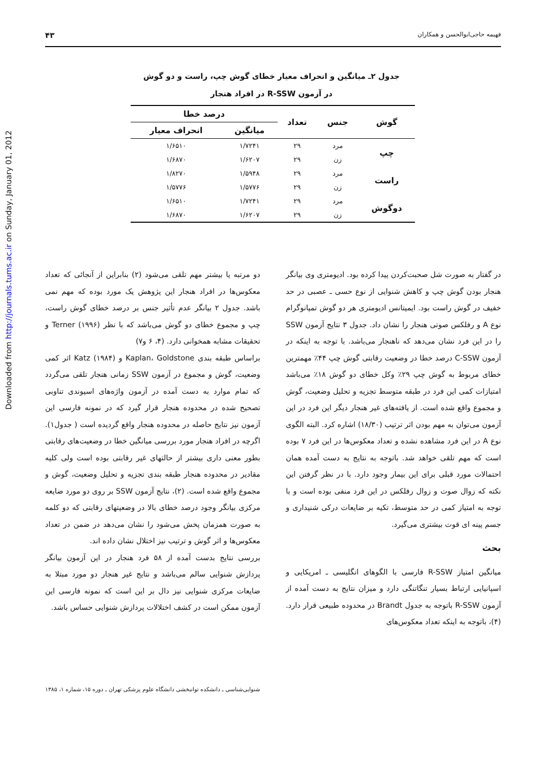Downloaded from http://journals.tums.ac.ir on Sunday, January 01, 2012
فهیمه حاجی‌ابوالحسن و همکاران ۴۳
جدول ۲ـ میانگین و انحراف معیار خطای گوش چپ، راست و دو گوش
در آزمون R-SSW در افراد هنجار
| گوش | جنس | تعداد | درصد خطا | |
| --- | --- | --- | --- | --- |
| | | | میانگین | انحراف معیار |
| چپ | مرد | ۲۹ | ۱/۷۲۴۱ | ۱/۶۵۱۰ |
| | زن | ۲۹ | ۱/۶۲۰۷ | ۱/۶۸۷۰ |
| راست | مرد | ۲۹ | ۱/۵۹۴۸ | ۱/۸۲۷۰ |
| | زن | ۲۹ | ۱/۵۷۷۶ | ۱/۵۷۷۶ |
| دوگوش | مرد | ۲۹ | ۱/۷۲۴۱ | ۱/۶۵۱۰ |
| | زن | ۲۹ | ۱/۶۲۰۷ | ۱/۶۸۷۰ |
در گفتار به صورت شل صحبت‌کردن پیدا کرده بود. ادیومتری وی بیانگر هنجار بودن گوش چپ و کاهش شنوایی از نوع حسی ـ عصبی در حد خفیف در گوش راست بود. ایمیتانس ادیومتری هر دو گوش تمپانوگرام نوع A و رفلکس صوتی هنجار را نشان داد. جدول ۳ نتایج آزمون SSW را در این فرد نشان می‌دهد که ناهنجار می‌باشد. با توجه به اینکه در آزمون C-SSW درصد خطا در وضعیت رقابتی گوش چپ ۴۴٪ مهمترین خطای مربوط به گوش چپ ۲۹٪ وکل خطای دو گوش ۱۸٪ می‌باشد امتیازات کمی این فرد در طبقه متوسط تجزیه و تحلیل وضعیت، گوش و مجموع واقع شده است. از یافته‌های غیر هنجار دیگر این فرد در این آزمون می‌توان به مهم بودن اثر ترتیب (۱۸/۳۰) اشاره کرد. البته الگوی نوع A در این فرد مشاهده نشده و تعداد معکوس‌ها در این فرد ۷ بوده است که مهم تلقی خواهد شد. باتوجه به نتایج به دست آمده همان احتمالات مورد قبلی برای این بیمار وجود دارد. با در نظر گرفتن این نکته که زوال صوت و زوال رفلکس در این فرد منفی بوده است و با توجه به امتیاز کمی در حد متوسط، تکیه بر ضایعات درکی شنیداری و جسم پینه ای قوت بیشتری می‌گیرد.
بحث
میانگین امتیاز R-SSW فارسی با الگوهای انگلیسی ـ امریکایی و اسپانیایی ارتباط بسیار تنگاتنگی دارد و میزان نتایج به دست آمده از آزمون R-SSW باتوجه به جدول Brandt در محدوده طبیعی قرار دارد. (۴)، باتوجه به اینکه تعداد معکوس‌های
دو مرتبه یا بیشتر مهم تلقی می‌شود (۲) بنابراین از آنجائی که تعداد معکوس‌ها در افراد هنجار این پژوهش یک مورد بوده که مهم نمی باشد. جدول ۲ بیانگر عدم تأثیر جنس بر درصد خطای گوش راست، چپ و مجموع خطای دو گوش می‌باشد که با نظر Terner (۱۹۹۶) و تحقیقات مشابه همخوانی دارد. (۴، ۶ و۷)
براساس طبقه بندی Kaplan، Goldstone و Katz (۱۹۸۴) اثر کمی وضعیت، گوش و مجموع در آزمون SSW زمانی هنجار تلقی می‌گردد که تمام موارد به دست آمده در آزمون واژه‌های اسپوندی تناوبی تصحیح شده در محدوده هنجار قرار گیرد که در نمونه فارسی این آزمون نیز نتایج حاصله در محدوده هنجار واقع گردیده است ( جدول۱). اگرچه در افراد هنجار مورد بررسی میانگین خطا در وضعیت‌های رقابتی بطور معنی داری بیشتر از حالتهای غیر رقابتی بوده است ولی کلیه مقادیر در محدوده هنجار طبقه بندی تجزیه و تحلیل وضعیت، گوش و مجموع واقع شده است. (۲)، نتایج آزمون SSW بر روی دو مورد ضایعه مرکزی بیانگر وجود درصد خطای بالا در وضعیتهای رقابتی که دو کلمه به صورت همزمان پخش می‌شود را نشان می‌دهد در ضمن در تعداد معکوس‌ها و اثر گوش و ترتیب نیز اختلال نشان داده اند.
بررسی نتایج بدست آمده از ۵۸ فرد هنجار در این آزمون بیانگر پردازش شنوایی سالم می‌باشد و نتایج غیر هنجار دو مورد مبتلا به ضایعات مرکزی شنوایی نیز دال بر این است که نمونه فارسی این آزمون ممکن است در کشف اختلالات پردازش شنوایی حساس باشد.
شنوایی‌شناسی ـ دانشکده توانبخشی دانشگاه علوم پزشکی تهران ـ دوره ۱۵، شماره ۱، ۱۳۸۵